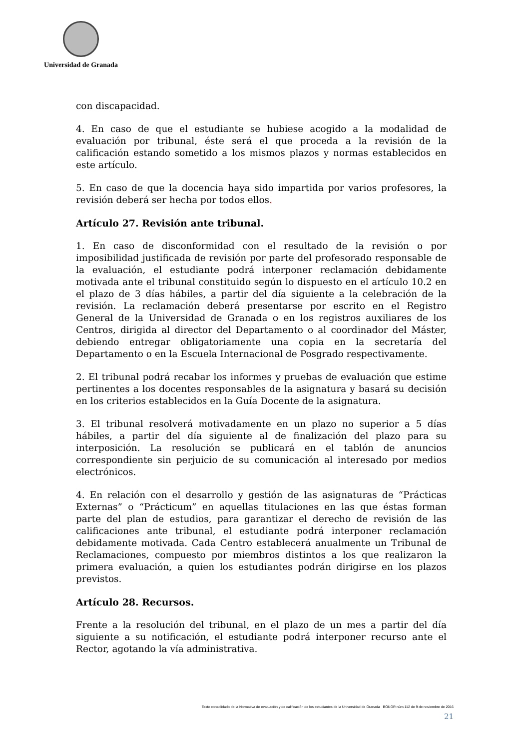Universidad de Granada
con discapacidad.
4. En caso de que el estudiante se hubiese acogido a la modalidad de evaluación por tribunal, éste será el que proceda a la revisión de la calificación estando sometido a los mismos plazos y normas establecidos en este artículo.
5. En caso de que la docencia haya sido impartida por varios profesores, la revisión deberá ser hecha por todos ellos.
Artículo 27. Revisión ante tribunal.
1. En caso de disconformidad con el resultado de la revisión o por imposibilidad justificada de revisión por parte del profesorado responsable de la evaluación, el estudiante podrá interponer reclamación debidamente motivada ante el tribunal constituido según lo dispuesto en el artículo 10.2 en el plazo de 3 días hábiles, a partir del día siguiente a la celebración de la revisión. La reclamación deberá presentarse por escrito en el Registro General de la Universidad de Granada o en los registros auxiliares de los Centros, dirigida al director del Departamento o al coordinador del Máster, debiendo entregar obligatoriamente una copia en la secretaría del Departamento o en la Escuela Internacional de Posgrado respectivamente.
2. El tribunal podrá recabar los informes y pruebas de evaluación que estime pertinentes a los docentes responsables de la asignatura y basará su decisión en los criterios establecidos en la Guía Docente de la asignatura.
3. El tribunal resolverá motivadamente en un plazo no superior a 5 días hábiles, a partir del día siguiente al de finalización del plazo para su interposición. La resolución se publicará en el tablón de anuncios correspondiente sin perjuicio de su comunicación al interesado por medios electrónicos.
4. En relación con el desarrollo y gestión de las asignaturas de “Prácticas Externas” o “Prácticum” en aquellas titulaciones en las que éstas forman parte del plan de estudios, para garantizar el derecho de revisión de las calificaciones ante tribunal, el estudiante podrá interponer reclamación debidamente motivada. Cada Centro establecerá anualmente un Tribunal de Reclamaciones, compuesto por miembros distintos a los que realizaron la primera evaluación, a quien los estudiantes podrán dirigirse en los plazos previstos.
Artículo 28. Recursos.
Frente a la resolución del tribunal, en el plazo de un mes a partir del día siguiente a su notificación, el estudiante podrá interponer recurso ante el Rector, agotando la vía administrativa.
Texto consolidado de la Normativa de evaluación y de calificación de los estudiantes de la Universidad de Granada BOUGR núm.112 de 9 de noviembre de 2016
21